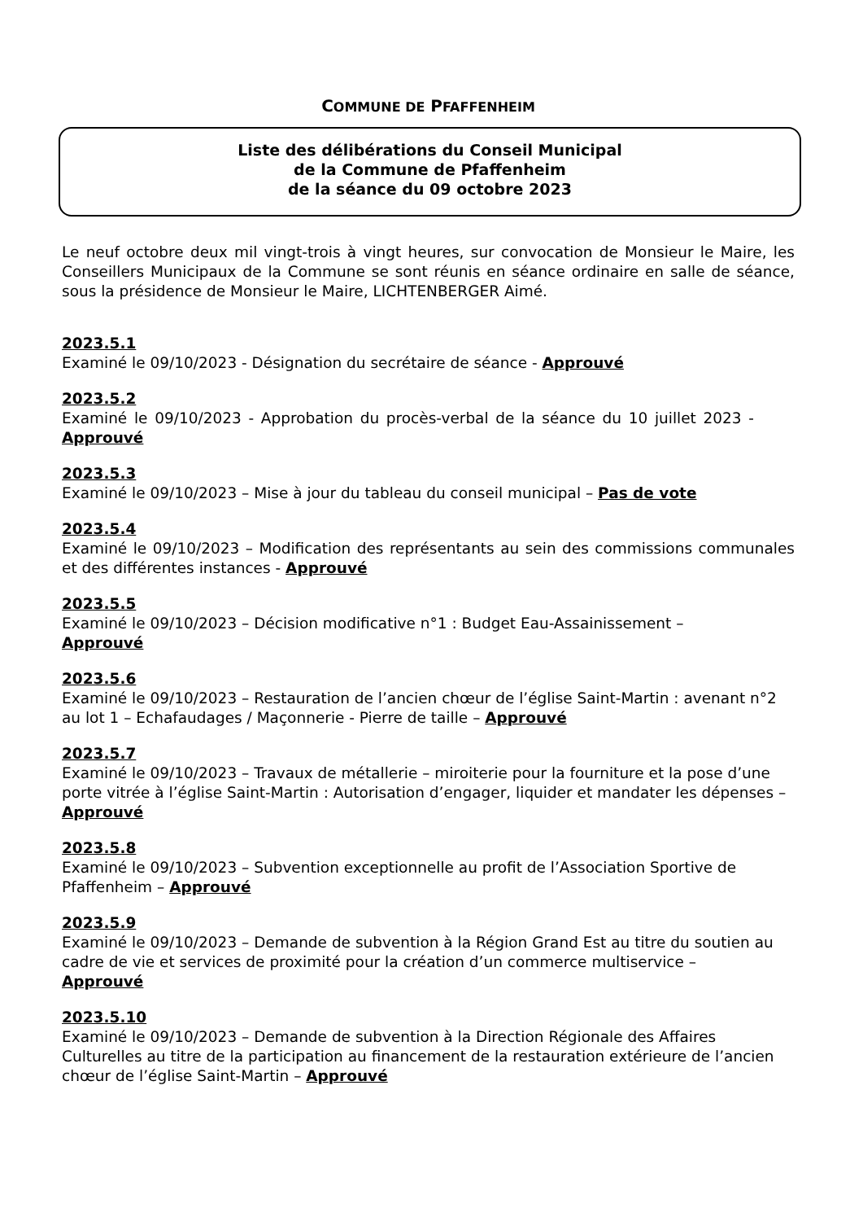COMMUNE DE PFAFFENHEIM
Liste des délibérations du Conseil Municipal
de la Commune de Pfaffenheim
de la séance du 09 octobre 2023
Le neuf octobre deux mil vingt-trois à vingt heures, sur convocation de Monsieur le Maire, les Conseillers Municipaux de la Commune se sont réunis en séance ordinaire en salle de séance, sous la présidence de Monsieur le Maire, LICHTENBERGER Aimé.
2023.5.1
Examiné le 09/10/2023 - Désignation du secrétaire de séance - Approuvé
2023.5.2
Examiné le 09/10/2023 - Approbation du procès-verbal de la séance du 10 juillet 2023 - Approuvé
2023.5.3
Examiné le 09/10/2023 – Mise à jour du tableau du conseil municipal – Pas de vote
2023.5.4
Examiné le 09/10/2023 – Modification des représentants au sein des commissions communales et des différentes instances - Approuvé
2023.5.5
Examiné le 09/10/2023 – Décision modificative n°1 : Budget Eau-Assainissement –
Approuvé
2023.5.6
Examiné le 09/10/2023 – Restauration de l’ancien chœur de l’église Saint-Martin : avenant n°2 au lot 1 – Echafaudages / Maçonnerie - Pierre de taille – Approuvé
2023.5.7
Examiné le 09/10/2023 – Travaux de métallerie – miroiterie pour la fourniture et la pose d’une porte vitrée à l’église Saint-Martin : Autorisation d’engager, liquider et mandater les dépenses – Approuvé
2023.5.8
Examiné le 09/10/2023 – Subvention exceptionnelle au profit de l’Association Sportive de Pfaffenheim – Approuvé
2023.5.9
Examiné le 09/10/2023 – Demande de subvention à la Région Grand Est au titre du soutien au cadre de vie et services de proximité pour la création d’un commerce multiservice –
Approuvé
2023.5.10
Examiné le 09/10/2023 – Demande de subvention à la Direction Régionale des Affaires Culturelles au titre de la participation au financement de la restauration extérieure de l’ancien chœur de l’église Saint-Martin – Approuvé